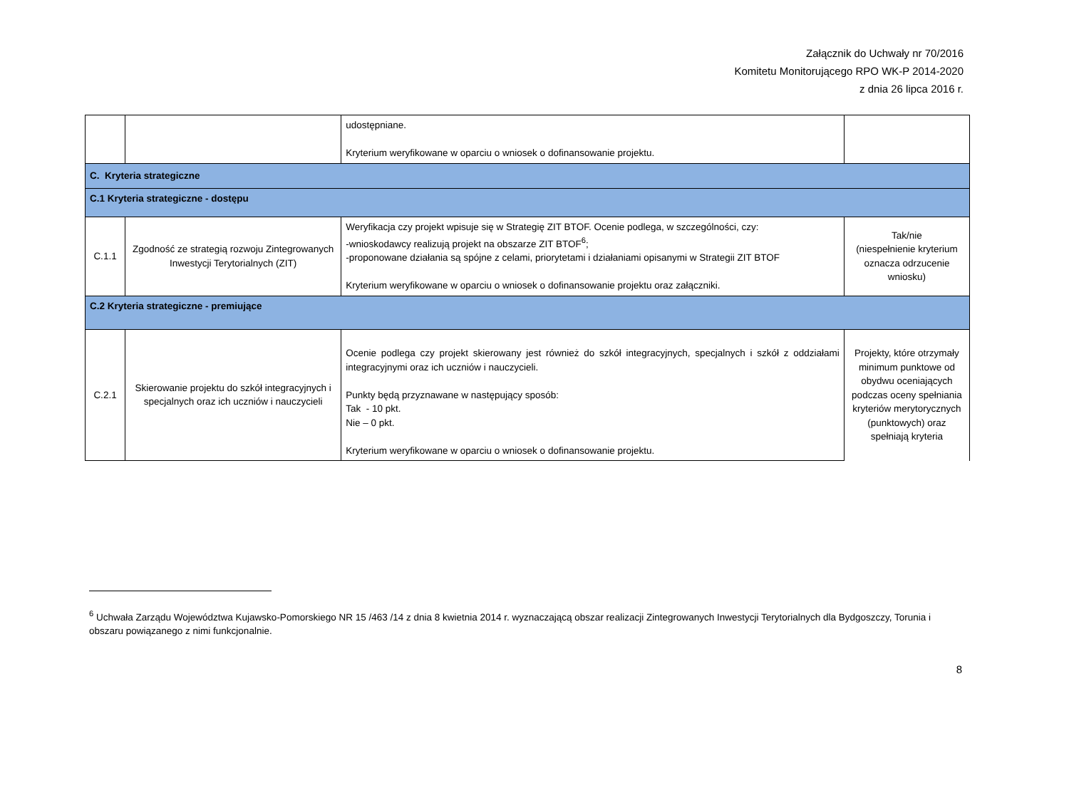Załącznik do Uchwały nr 70/2016
Komitetu Monitorującego RPO WK-P 2014-2020
z dnia 26 lipca 2016 r.
| | | udostępniane. Kryterium weryfikowane w oparciu o wniosek o dofinansowanie projektu. | |
| C. Kryteria strategiczne | | | |
| C.1 Kryteria strategiczne - dostępu | | | |
| C.1.1 | Zgodność ze strategią rozwoju Zintegrowanych Inwestycji Terytorialnych (ZIT) | Weryfikacja czy projekt wpisuje się w Strategię ZIT BTOF. Ocenie podlega, w szczególności, czy: -wnioskodawcy realizują projekt na obszarze ZIT BTOF<sup>6</sup>; -proponowane działania są spójne z celami, priorytetami i działaniami opisanymi w Strategii ZIT BTOF Kryterium weryfikowane w oparciu o wniosek o dofinansowanie projektu oraz załączniki. | Tak/nie (niespełnienie kryterium oznacza odrzucenie wniosku) |
| C.2 Kryteria strategiczne - premiujące | | | |
| C.2.1 | Skierowanie projektu do szkół integracyjnych i specjalnych oraz ich uczniów i nauczycieli | Ocenie podlega czy projekt skierowany jest również do szkół integracyjnych, specjalnych i szkół z oddziałami integracyjnymi oraz ich uczniów i nauczycieli. Punkty będą przyznawane w następujący sposób: Tak - 10 pkt. Nie – 0 pkt. Kryterium weryfikowane w oparciu o wniosek o dofinansowanie projektu. | Projekty, które otrzymały minimum punktowe od obydwu oceniających podczas oceny spełniania kryteriów merytorycznych (punktowych) oraz spełniają kryteria |
<sup>6</sup> Uchwała Zarządu Województwa Kujawsko-Pomorskiego NR 15 /463 /14 z dnia 8 kwietnia 2014 r. wyznaczającą obszar realizacji Zintegrowanych Inwestycji Terytorialnych dla Bydgoszczy, Torunia i obszaru powiązanego z nimi funkcjonalnie.
8